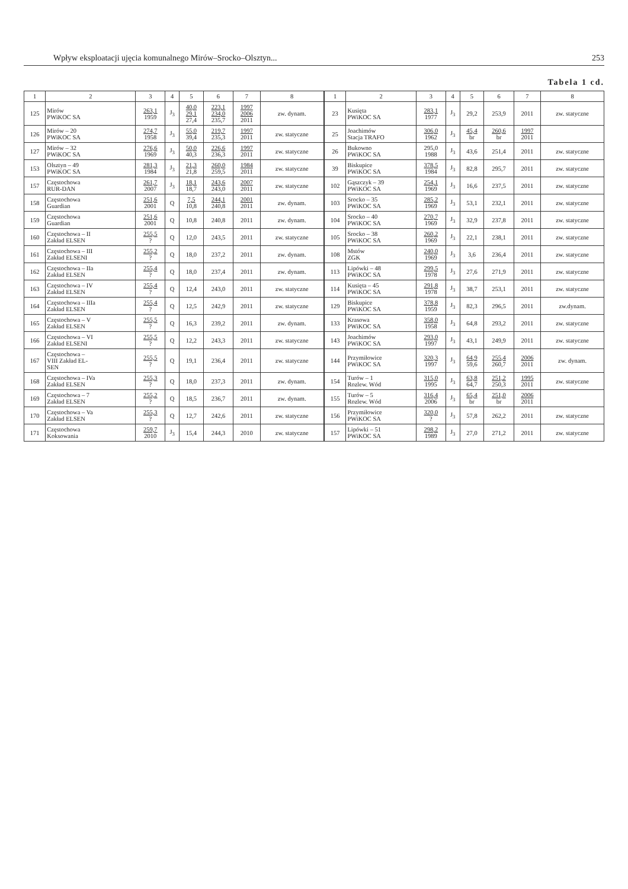Wpływ eksploatacji ujęcia komunalnego Mirów–Srocko–Olsztyn... 253
Tabela 1 cd.
| 1 | 2 | 3 | 4 | 5 | 6 | 7 | 8 | 1 | 2 | 3 | 4 | 5 | 6 | 7 | 8 |
| --- | --- | --- | --- | --- | --- | --- | --- | --- | --- | --- | --- | --- | --- | --- | --- |
| 125 | Mirów PWiKOC SA | 263,1 1959 | J<sub>3</sub> | 40,0 29,1 27,4 | 223,1 234,0 235,7 | 1997 2006 2011 | zw. dynam. | 23 | Kusięta PWiKOC SA | 283,1 1977 | J<sub>3</sub> | 29,2 | 253,9 | 2011 | zw. statyczne |
| 126 | Mirów – 20 PWiKOC SA | 274,7 1958 | J<sub>3</sub> | 55,0 39,4 | 219,7 235,3 | 1997 2011 | zw. statyczne | 25 | Joachimów Stacja TRAFO | 306,0 1962 | J<sub>3</sub> | 45,4 br | 260,6 br | 1997 2011 | |
| 127 | Mirów – 32 PWiKOC SA | 276,6 1969 | J<sub>3</sub> | 50,0 40,3 | 226,6 236,3 | 1997 2011 | zw. statyczne | 26 | Bukowno PWiKOC SA | 295,0 1988 | J<sub>3</sub> | 43,6 | 251,4 | 2011 | zw. statyczne |
| 153 | Olsztyn – 49 PWiKOC SA | 281,3 1984 | J<sub>3</sub> | 21,3 21,8 | 260,0 259,5 | 1984 2011 | zw. statyczne | 39 | Biskupice PWiKOC SA | 378,5 1984 | J<sub>3</sub> | 82,8 | 295,7 | 2011 | zw. statyczne |
| 157 | Częstochowa RUR-DAN | 261,7 2007 | J<sub>3</sub> | 18,1 18,7 | 243,6 243,0 | 2007 2011 | zw. statyczne | 102 | Gąszczyk – 39 PWiKOC SA | 254,1 1969 | J<sub>3</sub> | 16,6 | 237,5 | 2011 | zw. statyczne |
| 158 | Częstochowa Guardian | 251,6 2001 | Q | 7,5 10,8 | 244,1 240,8 | 2001 2011 | zw. dynam. | 103 | Srocko – 35 PWiKOC SA | 285,2 1969 | J<sub>3</sub> | 53,1 | 232,1 | 2011 | zw. statyczne |
| 159 | Częstochowa Guardian | 251,6 2001 | Q | 10,8 | 240,8 | 2011 | zw. dynam. | 104 | Srocko – 40 PWiKOC SA | 270,7 1969 | J<sub>3</sub> | 32,9 | 237,8 | 2011 | zw. statyczne |
| 160 | Częstochowa – II Zakład ELSEN | 255,5 ? | Q | 12,0 | 243,5 | 2011 | zw. statyczne | 105 | Srocko – 38 PWiKOC SA | 260,2 1969 | J<sub>3</sub> | 22,1 | 238,1 | 2011 | zw. statyczne |
| 161 | Częstochowa – III Zakład ELSENI | 255,2 ? | Q | 18,0 | 237,2 | 2011 | zw. dynam. | 108 | Mstów ZGK | 240,0 1969 | J<sub>3</sub> | 3,6 | 236,4 | 2011 | zw. statyczne |
| 162 | Częstochowa – IIa Zakład ELSEN | 255,4 ? | Q | 18,0 | 237,4 | 2011 | zw. dynam. | 113 | Lipówki – 48 PWiKOC SA | 299,5 1978 | J<sub>3</sub> | 27,6 | 271,9 | 2011 | zw. statyczne |
| 163 | Częstochowa – IV Zakład ELSEN | 255,4 ? | Q | 12,4 | 243,0 | 2011 | zw. statyczne | 114 | Kusięta – 45 PWiKOC SA | 291,8 1978 | J<sub>3</sub> | 38,7 | 253,1 | 2011 | zw. statyczne |
| 164 | Częstochowa – IIIa Zakład ELSEN | 255,4 ? | Q | 12,5 | 242,9 | 2011 | zw. statyczne | 129 | Biskupice PWiKOC SA | 378,8 1959 | J<sub>3</sub> | 82,3 | 296,5 | 2011 | zw.dynam. |
| 165 | Częstochowa – V Zakład ELSEN | 255,5 ? | Q | 16,3 | 239,2 | 2011 | zw. dynam. | 133 | Krasowa PWiKOC SA | 358,0 1958 | J<sub>3</sub> | 64,8 | 293,2 | 2011 | zw. statyczne |
| 166 | Częstochowa – VI Zakład ELSENI | 255,5 ? | Q | 12,2 | 243,3 | 2011 | zw. statyczne | 143 | Joachimów PWiKOC SA | 293,0 1997 | J<sub>3</sub> | 43,1 | 249,9 | 2011 | zw. statyczne |
| 167 | Częstochowa – VIII Zakład EL- SEN | 255,5 ? | Q | 19,1 | 236,4 | 2011 | zw. statyczne | 144 | Przymiłowice PWiKOC SA | 320,3 1997 | J<sub>3</sub> | 64,9 59,6 | 255,4 260,7 | 2006 2011 | zw. dynam. |
| 168 | Częstochowa – IVa Zakład ELSEN | 255,3 ? | Q | 18,0 | 237,3 | 2011 | zw. dynam. | 154 | Turów – 1 Rozlew. Wód | 315,0 1995 | J<sub>3</sub> | 63,8 64,7 | 251,2 250,3 | 1995 2011 | zw. statyczne |
| 169 | Częstochowa – 7 Zakład ELSEN | 255,2 ? | Q | 18,5 | 236,7 | 2011 | zw. dynam. | 155 | Turów – 5 Rozlew. Wód | 316,4 2006 | J<sub>3</sub> | 65,4 br | 251,0 br | 2006 2011 | |
| 170 | Częstochowa – Va Zakład ELSEN | 255,3 ? | Q | 12,7 | 242,6 | 2011 | zw. statyczne | 156 | Przymiłowice PWiKOC SA | 320,0 ? | J<sub>3</sub> | 57,8 | 262,2 | 2011 | zw. statyczne |
| 171 | Częstochowa Koksowania | 259,7 2010 | J<sub>3</sub> | 15,4 | 244,3 | 2010 | zw. statyczne | 157 | Lipówki – 51 PWiKOC SA | 298,2 1989 | J<sub>3</sub> | 27,0 | 271,2 | 2011 | zw. statyczne |